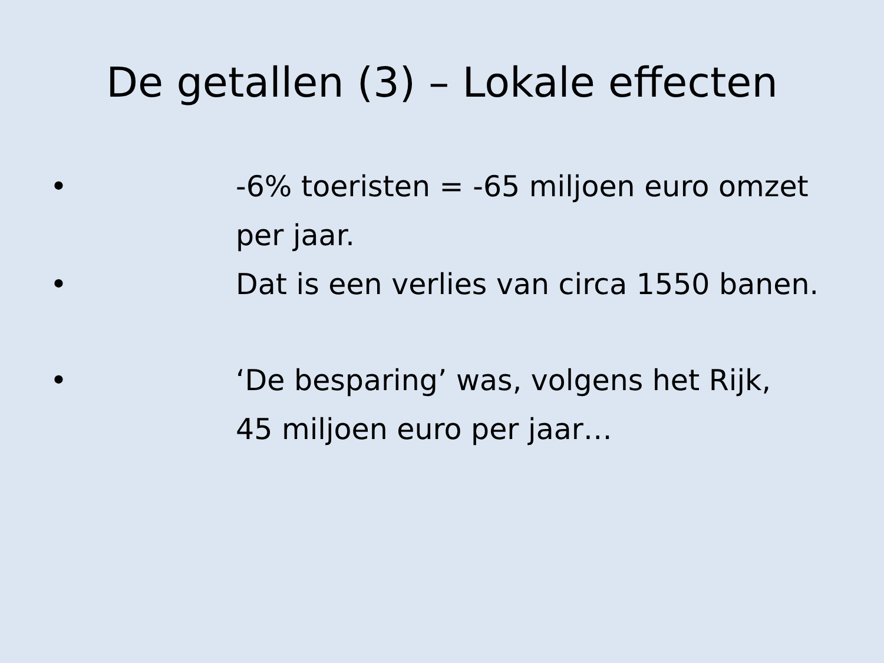De getallen (3) – Lokale effecten
• -6% toeristen = -65 miljoen euro omzet per jaar.
• Dat is een verlies van circa 1550 banen.
• ‘De besparing’ was, volgens het Rijk,
45 miljoen euro per jaar…